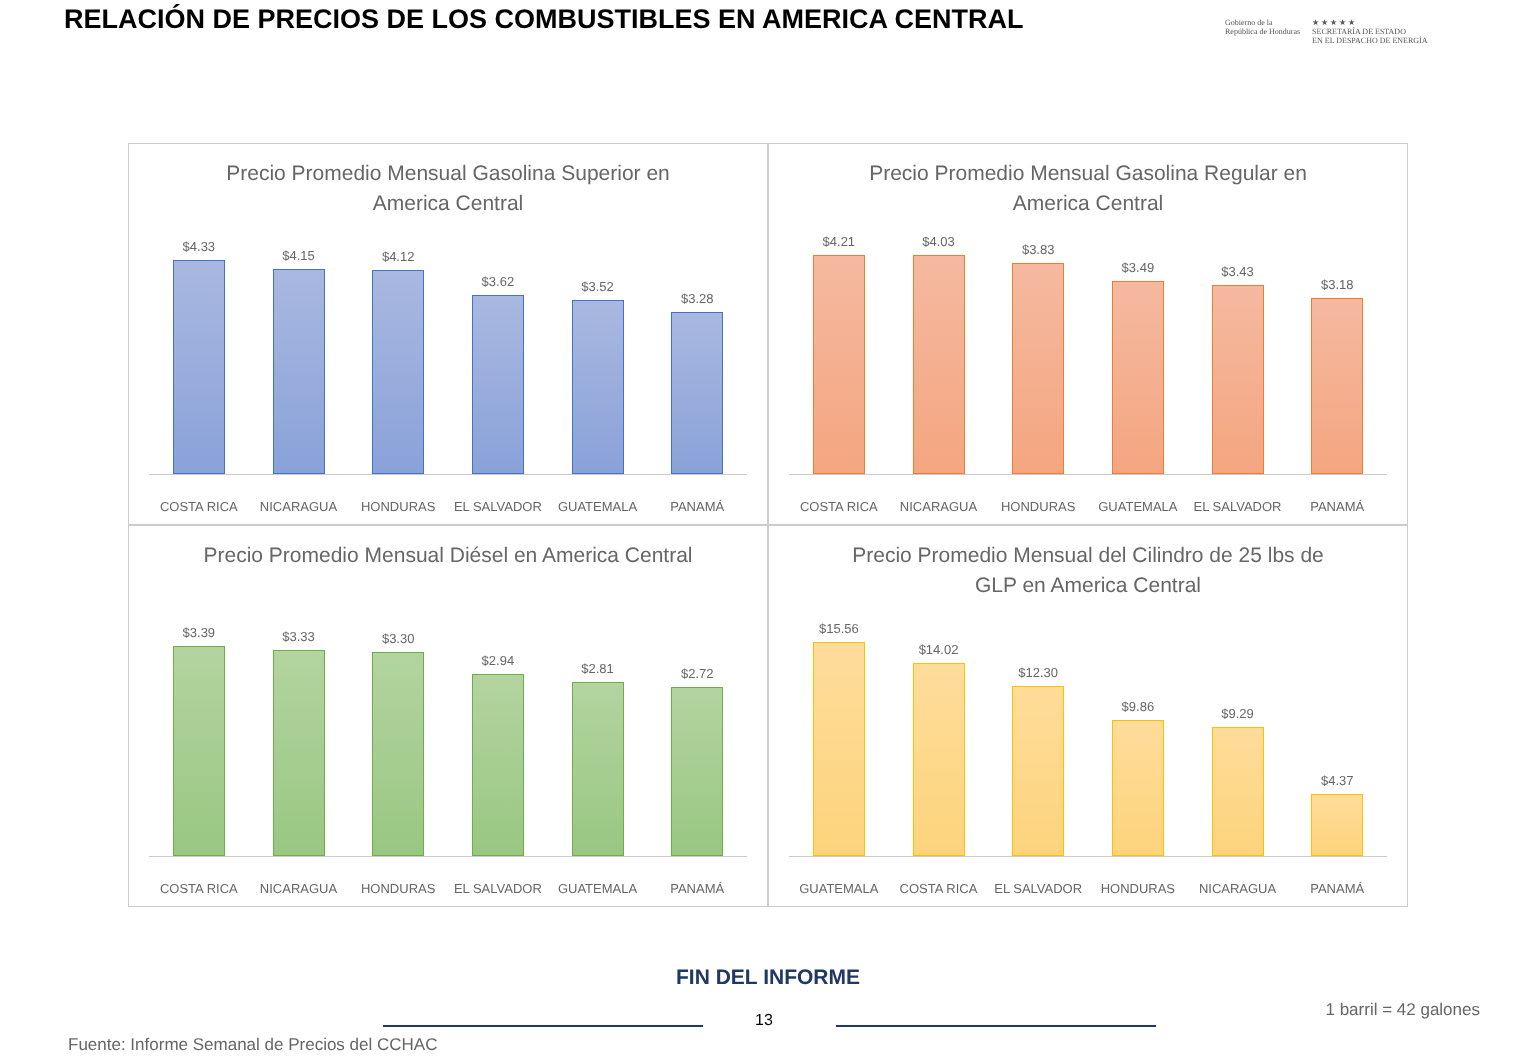RELACIÓN DE PRECIOS DE LOS COMBUSTIBLES EN AMERICA CENTRAL
Gobierno de la
República de Honduras
★ ★ ★ ★ ★
SECRETARÍA DE ESTADO
EN EL DESPACHO DE ENERGÍA
Precio Promedio Mensual Gasolina Superior en America Central
$4.33
$4.15
$4.12
$3.62
$3.52
$3.28
COSTA RICA NICARAGUA HONDURAS EL SALVADOR GUATEMALA PANAMÁ
Precio Promedio Mensual Gasolina Regular en America Central
$4.21
$4.03
$3.83
$3.49
$3.43
$3.18
COSTA RICA NICARAGUA HONDURAS GUATEMALA EL SALVADOR PANAMÁ
Precio Promedio Mensual Diésel en America Central
$3.39
$3.33
$3.30
$2.94
$2.81
$2.72
COSTA RICA NICARAGUA HONDURAS EL SALVADOR GUATEMALA PANAMÁ
Precio Promedio Mensual del Cilindro de 25 lbs de GLP en America Central
$15.56
$14.02
$12.30
$9.86
$9.29
$4.37
GUATEMALA COSTA RICA EL SALVADOR HONDURAS NICARAGUA PANAMÁ
FIN DEL INFORME
13
1 barril = 42 galones
Fuente: Informe Semanal de Precios del CCHAC